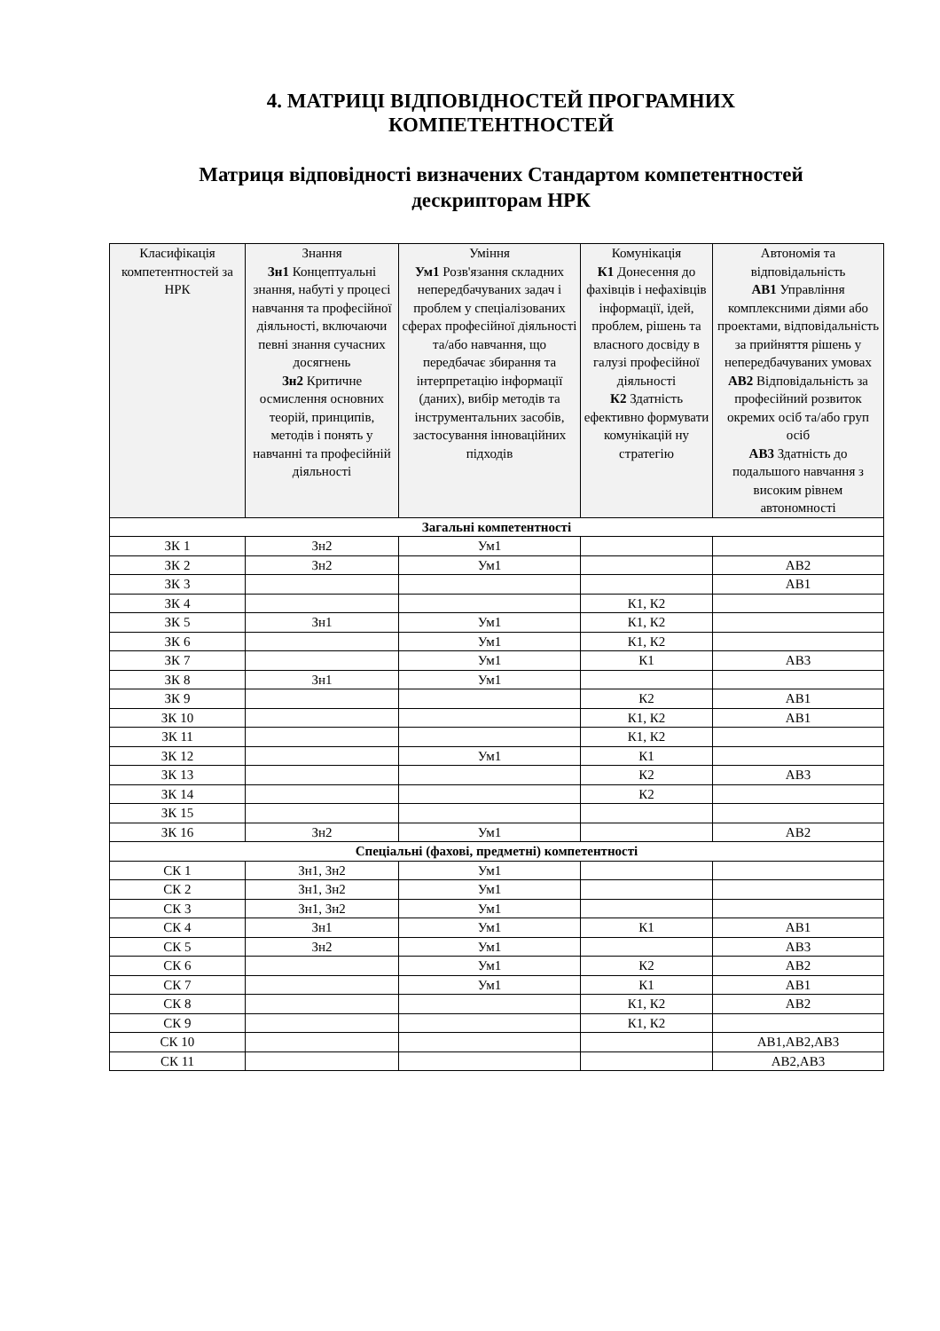4. МАТРИЦІ ВІДПОВІДНОСТЕЙ ПРОГРАМНИХ
КОМПЕТЕНТНОСТЕЙ
Матриця відповідності визначених Стандартом компетентностей
дескрипторам НРК
| Класифікація компетентностей за НРК | Знання Зн1 Концептуальні знання, набуті у процесі навчання та професійної діяльності, включаючи певні знання сучасних досягнень Зн2 Критичне осмислення основних теорій, принципів, методів і понять у навчанні та професійній діяльності | Уміння Ум1 Розв'язання складних непередбачуваних задач і проблем у спеціалізованих сферах професійної діяльності та/або навчання, що передбачає збирання та інтерпретацію інформації (даних), вибір методів та інструментальних засобів, застосування інноваційних підходів | Комунікація К1 Донесення до фахівців і нефахівців інформації, ідей, проблем, рішень та власного досвіду в галузі професійної діяльності К2 Здатність ефективно формувати комунікацій ну стратегію | Автономія та відповідальність АВ1 Управління комплексними діями або проектами, відповідальність за прийняття рішень у непередбачуваних умовах АВ2 Відповідальність за професійний розвиток окремих осіб та/або груп осіб АВ3 Здатність до подальшого навчання з високим рівнем автономності |
| --- | --- | --- | --- | --- |
| Загальні компетентності | | | | |
| ЗК 1 | Зн2 | Ум1 | | |
| ЗК 2 | Зн2 | Ум1 | | АВ2 |
| ЗК 3 | | | | АВ1 |
| ЗК 4 | | | К1, К2 | |
| ЗК 5 | Зн1 | Ум1 | К1, К2 | |
| ЗК 6 | | Ум1 | К1, К2 | |
| ЗК 7 | | Ум1 | К1 | АВ3 |
| ЗК 8 | Зн1 | Ум1 | | |
| ЗК 9 | | | К2 | АВ1 |
| ЗК 10 | | | К1, К2 | АВ1 |
| ЗК 11 | | | К1, К2 | |
| ЗК 12 | | Ум1 | К1 | |
| ЗК 13 | | | К2 | АВ3 |
| ЗК 14 | | | К2 | |
| ЗК 15 | | | | |
| ЗК 16 | Зн2 | Ум1 | | АВ2 |
| Спеціальні (фахові, предметні) компетентності | | | | |
| СК 1 | Зн1, Зн2 | Ум1 | | |
| СК 2 | Зн1, Зн2 | Ум1 | | |
| СК 3 | Зн1, Зн2 | Ум1 | | |
| СК 4 | Зн1 | Ум1 | К1 | АВ1 |
| СК 5 | Зн2 | Ум1 | | АВ3 |
| СК 6 | | Ум1 | К2 | АВ2 |
| СК 7 | | Ум1 | К1 | АВ1 |
| СК 8 | | | К1, К2 | АВ2 |
| СК 9 | | | К1, К2 | |
| СК 10 | | | | АВ1,АВ2,АВ3 |
| СК 11 | | | | АВ2,АВ3 |